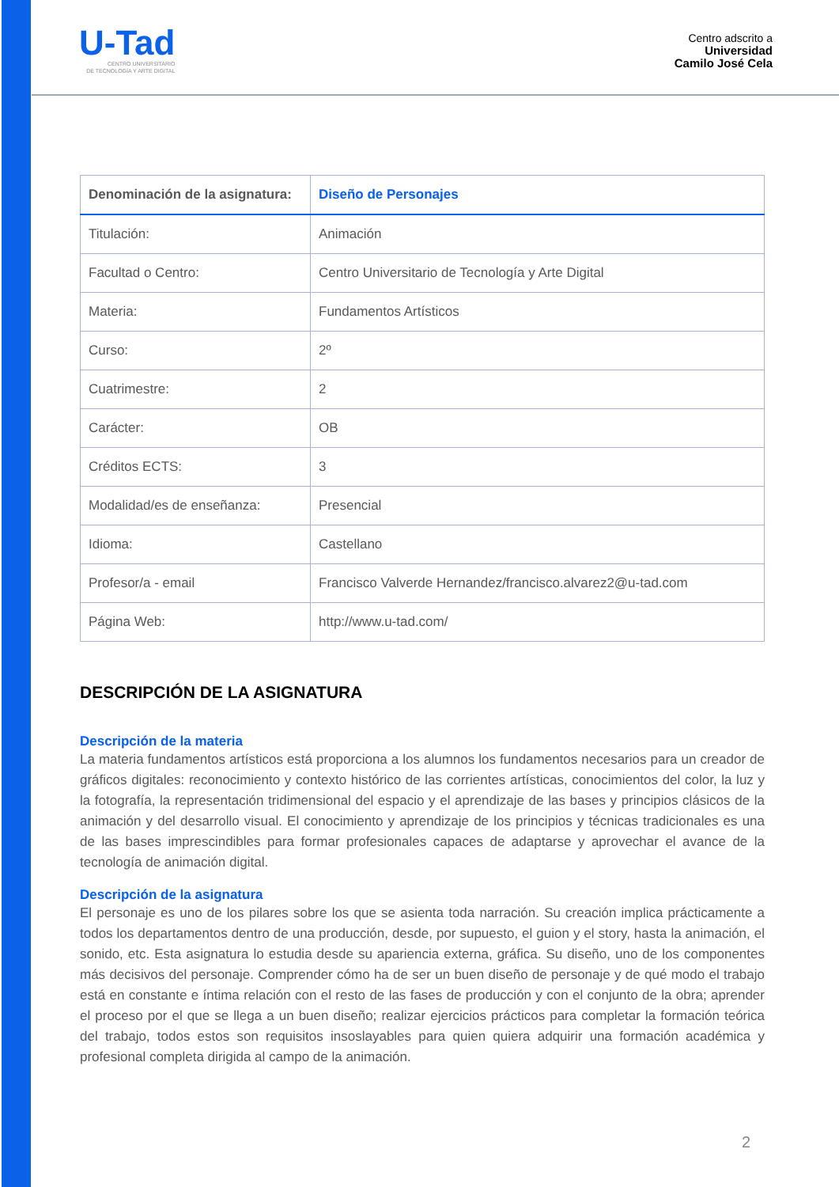U-Tad
CENTRO UNIVERSITARIO
DE TECNOLOGÍA Y ARTE DIGITAL
Centro adscrito a
Universidad
Camilo José Cela
| Denominación de la asignatura: | Diseño de Personajes |
| Titulación: | Animación |
| Facultad o Centro: | Centro Universitario de Tecnología y Arte Digital |
| Materia: | Fundamentos Artísticos |
| Curso: | 2º |
| Cuatrimestre: | 2 |
| Carácter: | OB |
| Créditos ECTS: | 3 |
| Modalidad/es de enseñanza: | Presencial |
| Idioma: | Castellano |
| Profesor/a - email | Francisco Valverde Hernandez/francisco.alvarez2@u-tad.com |
| Página Web: | http://www.u-tad.com/ |
DESCRIPCIÓN DE LA ASIGNATURA
Descripción de la materia
La materia fundamentos artísticos está proporciona a los alumnos los fundamentos necesarios para un creador de gráficos digitales: reconocimiento y contexto histórico de las corrientes artísticas, conocimientos del color, la luz y la fotografía, la representación tridimensional del espacio y el aprendizaje de las bases y principios clásicos de la animación y del desarrollo visual. El conocimiento y aprendizaje de los principios y técnicas tradicionales es una de las bases imprescindibles para formar profesionales capaces de adaptarse y aprovechar el avance de la tecnología de animación digital.
Descripción de la asignatura
El personaje es uno de los pilares sobre los que se asienta toda narración. Su creación implica prácticamente a todos los departamentos dentro de una producción, desde, por supuesto, el guion y el story, hasta la animación, el sonido, etc. Esta asignatura lo estudia desde su apariencia externa, gráfica. Su diseño, uno de los componentes más decisivos del personaje. Comprender cómo ha de ser un buen diseño de personaje y de qué modo el trabajo está en constante e íntima relación con el resto de las fases de producción y con el conjunto de la obra; aprender el proceso por el que se llega a un buen diseño; realizar ejercicios prácticos para completar la formación teórica del trabajo, todos estos son requisitos insoslayables para quien quiera adquirir una formación académica y profesional completa dirigida al campo de la animación.
2